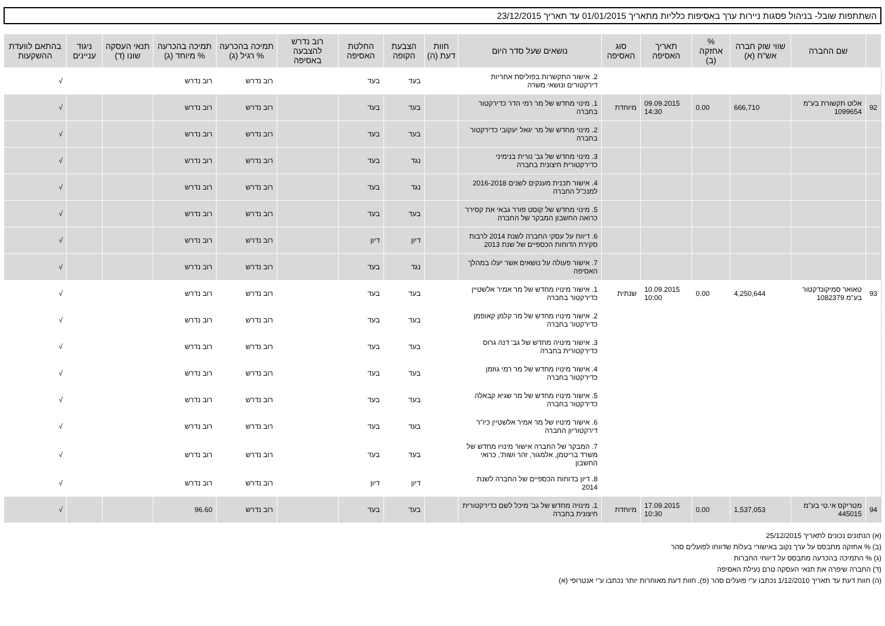השתתפות שובל- בניהול פסגות ניירות ערך באסיפות כלליות מתאריך 01/01/2015 עד תאריך 23/12/2015
| | שם החברה | שווי שוק חברה אש"ח (א) | % אחזקה (ב) | תאריך האסיפה | סוג האסיפה | נושאים שעל סדר היום | חוות דעת (ה) | הצבעת הקופה | החלטת האסיפה | רוב נדרש להצבעה באסיפה | תמיכה בהכרעה % רגיל (ג) | תמיכה בהכרעה % מיוחד (ג) | תנאי העסקה שונו (ד) | ניגוד עניינים | בהתאם לוועדת ההשקעות |
| --- | --- | --- | --- | --- | --- | --- | --- | --- | --- | --- | --- | --- | --- | --- | --- |
| | | | | | | 2. אישור התקשרות בפוליסת אחריות דירקטורים ונושאי משרה | | בעד | בעד | | רוב נדרש | רוב נדרש | | | √ |
| 92 | אלוט תקשורת בע"מ 1099654 | 666,710 | 0.00 | 09.09.2015 14:30 | מיוחדת | 1. מינוי מחדש של מר רמי הדר כדירקטור בחברה | | בעד | בעד | | רוב נדרש | רוב נדרש | | | √ |
| | | | | | | 2. מינוי מחדש של מר יגאל יעקובי כדירקטור בחברה | | בעד | בעד | | רוב נדרש | רוב נדרש | | | √ |
| | | | | | | 3. מינוי מחדש של גב' נורית בנימיני כדירקטורית חיצונית בחברה | | נגד | בעד | | רוב נדרש | רוב נדרש | | | √ |
| | | | | | | 4. אישור תכנית מענקים לשנים 2016-2018 למנכ"ל החברה | | נגד | בעד | | רוב נדרש | רוב נדרש | | | √ |
| | | | | | | 5. מינוי מחדש של קוסט פורר גבאי את קסירר כרואה החשבון המבקר של החברה | | בעד | בעד | | רוב נדרש | רוב נדרש | | | √ |
| | | | | | | 6. דיווח על עסקי החברה לשנת 2014 לרבות סקירת הדוחות הכספיים של שנת 2013 | | דיון | דיון | | רוב נדרש | רוב נדרש | | | √ |
| | | | | | | 7. אישור פעולה על נושאים אשר יעלו במהלך האסיפה | | נגד | בעד | | רוב נדרש | רוב נדרש | | | √ |
| 93 | טאואר סמיקונדקטור בע"מ 1082379 | 4,250,644 | 0.00 | 10.09.2015 10:00 | שנתית | 1. אישור מינויו מחדש של מר אמיר אלשטיין כדירקטור בחברה | | בעד | בעד | | רוב נדרש | רוב נדרש | | | √ |
| | | | | | | 2. אישור מינויו מחדש של מר קלמן קאופמן כדירקטור בחברה | | בעד | בעד | | רוב נדרש | רוב נדרש | | | √ |
| | | | | | | 3. אישור מינויה מחדש של גב' דנה גרוס כדירקטורית בחברה | | בעד | בעד | | רוב נדרש | רוב נדרש | | | √ |
| | | | | | | 4. אישור מינויו מחדש של מר רמי גוזמן כדירקטור בחברה | | בעד | בעד | | רוב נדרש | רוב נדרש | | | √ |
| | | | | | | 5. אישור מינויו מחדש של מר שגיא קבאלה כדירקטור בחברה | | בעד | בעד | | רוב נדרש | רוב נדרש | | | √ |
| | | | | | | 6. אישור מינויו של מר אמיר אלשטיין כיו"ר דירקטוריון החברה | | בעד | בעד | | רוב נדרש | רוב נדרש | | | √ |
| | | | | | | 7. המבקר של החברה אישור מינויו מחדש של משרד בריטמן, אלמגור, זהר ושות', כרואי החשבון | | בעד | בעד | | רוב נדרש | רוב נדרש | | | √ |
| | | | | | | 8. דיון בדוחות הכספיים של החברה לשנת 2014 | | דיון | דיון | | רוב נדרש | רוב נדרש | | | √ |
| 94 | מטריקס אי.טי בע"מ 445015 | 1,537,053 | 0.00 | 17.09.2015 10:30 | מיוחדת | 1. מינויה מחדש של גב' מיכל לשם כדירקטורית חיצונית בחברה | | בעד | בעד | | רוב נדרש | 96.60 | | | √ |
(א) הנתונים נכונים לתאריך 25/12/2015
(ב) % אחזקה מתבסס על ערך נקוב באישורי בעלות שדווחו לפועלים סהר
(ג) % התמיכה בהכרעה מתבסס על דיווחי החברות
(ד) החברה שיפרה את תנאי העסקה טרם נעילת האסיפה
(ה) חוות דעת עד תאריך 1/12/2010 נכתבו ע"י פועלים סהר (פ), חוות דעת מאוחרות יותר נכתבו ע"י אנטרופי (א)